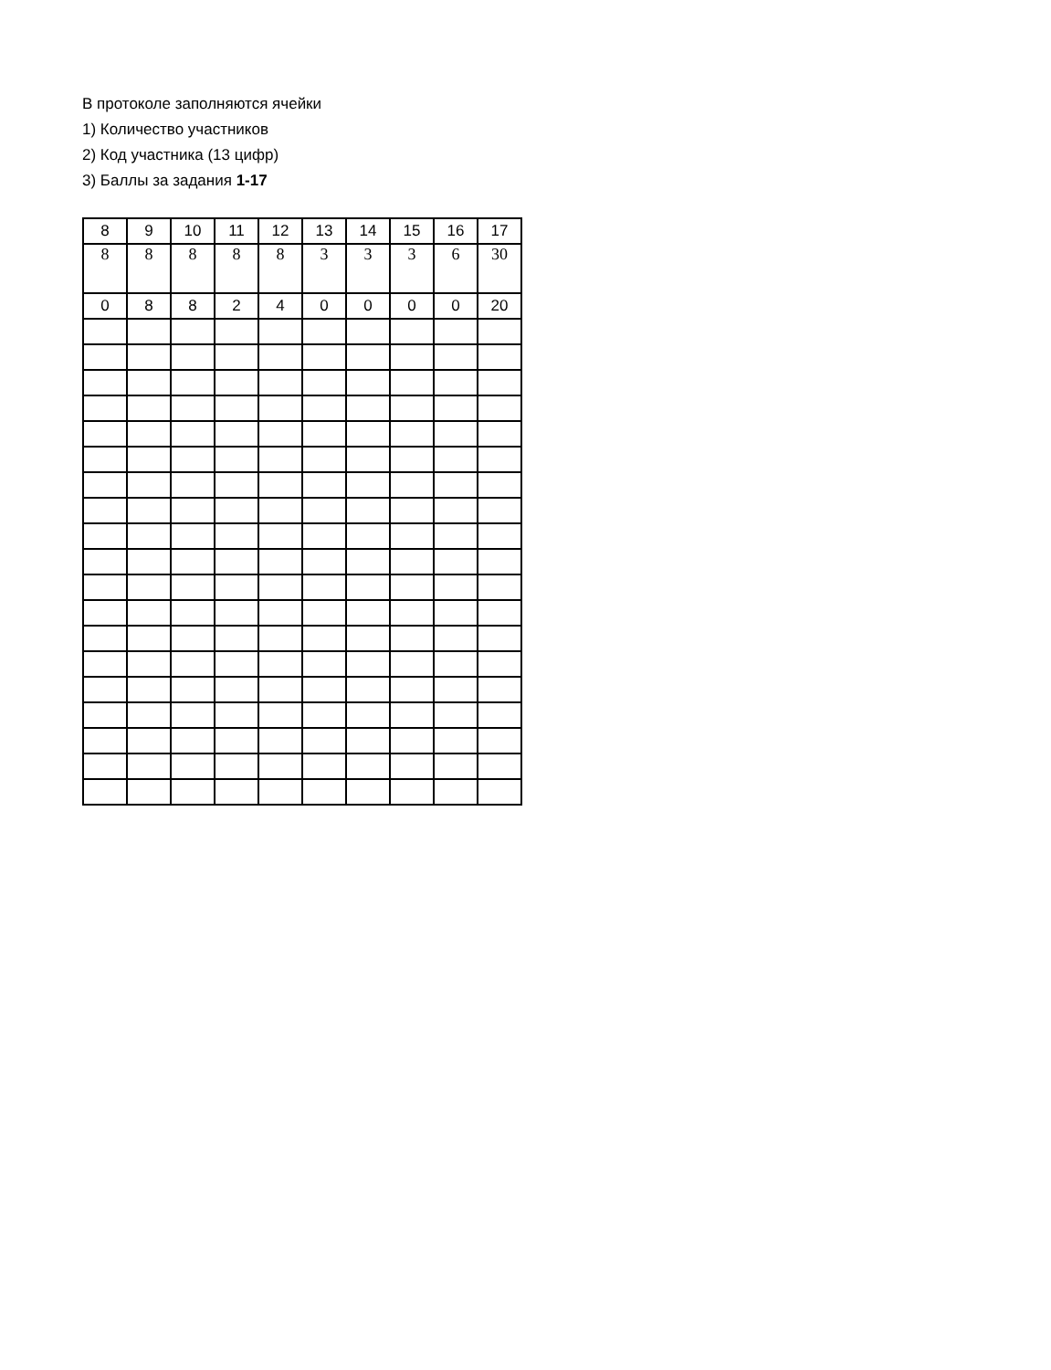В протоколе заполняются ячейки
1) Количество участников
2) Код участника (13 цифр)
3) Баллы за задания 1-17
| 8 | 9 | 10 | 11 | 12 | 13 | 14 | 15 | 16 | 17 |
| 8 | 8 | 8 | 8 | 8 | 3 | 3 | 3 | 6 | 30 |
| 0 | 8 | 8 | 2 | 4 | 0 | 0 | 0 | 0 | 20 |